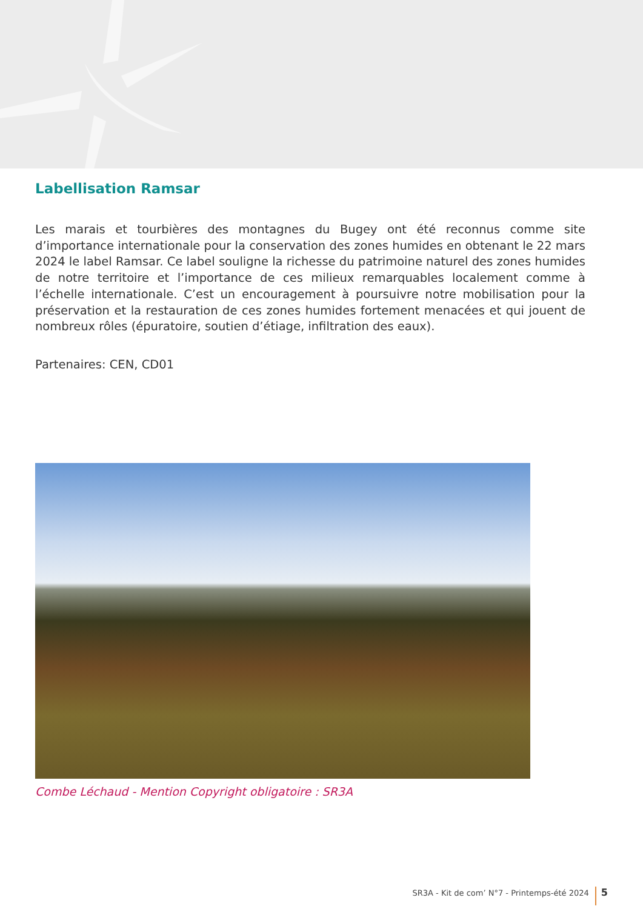Labellisation Ramsar
Les marais et tourbières des montagnes du Bugey ont été reconnus comme site d’importance internationale pour la conservation des zones humides en obtenant le 22 mars 2024 le label Ramsar. Ce label souligne la richesse du patrimoine naturel des zones humides de notre territoire et l’importance de ces milieux remarquables localement comme à l’échelle internationale. C’est un encouragement à poursuivre notre mobilisation pour la préservation et la restauration de ces zones humides fortement menacées et qui jouent de nombreux rôles (épuratoire, soutien d’étiage, infiltration des eaux).
Partenaires: CEN, CD01
Combe Léchaud - Mention Copyright obligatoire : SR3A
SR3A - Kit de com’ N°7 - Printemps-été 2024 5